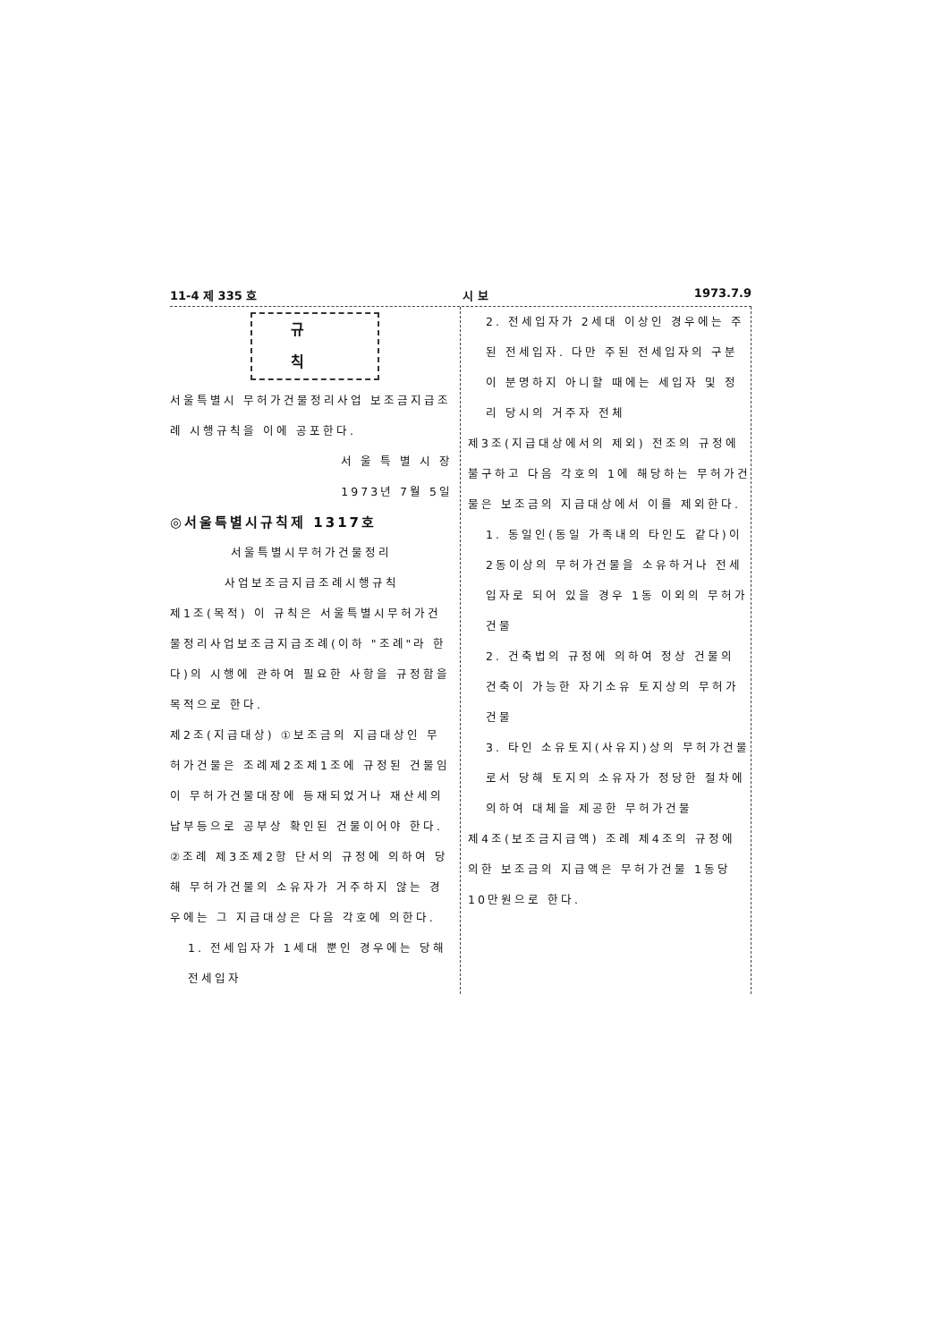11-4 제 335 호 시 보 1973.7.9
규 칙
서울특별시 무허가건물정리사업 보조금지급조례 시행규칙을 이에 공포한다.
서 울 특 별 시 장
1973년 7월 5일
◎서울특별시규칙제 1317호
서울특별시무허가건물정리
사업보조금지급조례시행규칙
제1조(목적) 이 규칙은 서울특별시무허가건물정리사업보조금지급조례(이하 "조례"라 한다)의 시행에 관하여 필요한 사항을 규정함을 목적으로 한다.
제2조(지급대상) ①보조금의 지급대상인 무허가건물은 조례제2조제1조에 규정된 건물임이 무허가건물대장에 등재되었거나 재산세의 납부등으로 공부상 확인된 건물이어야 한다.
②조례 제3조제2항 단서의 규정에 의하여 당해 무허가건물의 소유자가 거주하지 않는 경우에는 그 지급대상은 다음 각호에 의한다.
1. 전세입자가 1세대 뿐인 경우에는 당해 전세입자
2. 전세입자가 2세대 이상인 경우에는 주된 전세입자. 다만 주된 전세입자의 구분이 분명하지 아니할 때에는 세입자 및 정리 당시의 거주자 전체
제3조(지급대상에서의 제외) 전조의 규정에 불구하고 다음 각호의 1에 해당하는 무허가건물은 보조금의 지급대상에서 이를 제외한다.
1. 동일인(동일 가족내의 타인도 같다)이 2동이상의 무허가건물을 소유하거나 전세입자로 되어 있을 경우 1동 이외의 무허가 건물
2. 건축법의 규정에 의하여 정상 건물의 건축이 가능한 자기소유 토지상의 무허가건물
3. 타인 소유토지(사유지)상의 무허가건물로서 당해 토지의 소유자가 정당한 절차에 의하여 대체을 제공한 무허가건물
제4조(보조금지급액) 조례 제4조의 규정에 의한 보조금의 지급액은 무허가건물 1동당 10만원으로 한다.